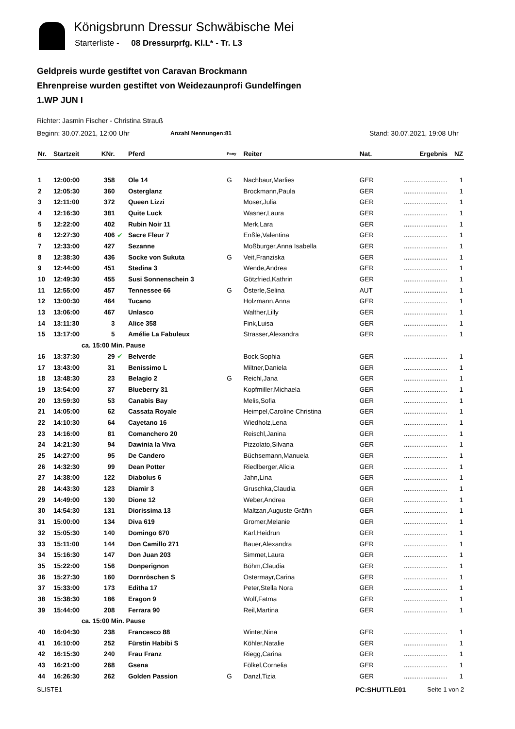Königsbrunn Dressur Schwäbische Mei
Starterliste - 08 Dressurprfg. Kl.L* - Tr. L3
Geldpreis wurde gestiftet von Caravan Brockmann
Ehrenpreise wurden gestiftet von Weidezaunprofi Gundelfingen
1.WP JUN I
Richter: Jasmin Fischer - Christina Strauß
Beginn: 30.07.2021, 12:00 Uhr Anzahl Nennungen:81 Stand: 30.07.2021, 19:08 Uhr
| Nr. | Startzeit | KNr. | | Pferd | Pony | Reiter | Nat. | Ergebnis | NZ |
| --- | --- | --- | --- | --- | --- | --- | --- | --- | --- |
| 1 | 12:00:00 | 358 | | Ole 14 | G | Nachbaur,Marlies | GER | ........................ | 1 |
| 2 | 12:05:30 | 360 | | Osterglanz | | Brockmann,Paula | GER | ........................ | 1 |
| 3 | 12:11:00 | 372 | | Queen Lizzi | | Moser,Julia | GER | ........................ | 1 |
| 4 | 12:16:30 | 381 | | Quite Luck | | Wasner,Laura | GER | ........................ | 1 |
| 5 | 12:22:00 | 402 | | Rubin Noir 11 | | Merk,Lara | GER | ........................ | 1 |
| 6 | 12:27:30 | 406 | ✔ | Sacre Fleur 7 | | Enßle,Valentina | GER | ........................ | 1 |
| 7 | 12:33:00 | 427 | | Sezanne | | Moßburger,Anna Isabella | GER | ........................ | 1 |
| 8 | 12:38:30 | 436 | | Socke von Sukuta | G | Veit,Franziska | GER | ........................ | 1 |
| 9 | 12:44:00 | 451 | | Stedina 3 | | Wende,Andrea | GER | ........................ | 1 |
| 10 | 12:49:30 | 455 | | Susi Sonnenschein 3 | | Götzfried,Kathrin | GER | ........................ | 1 |
| 11 | 12:55:00 | 457 | | Tennessee 66 | G | Österle,Selina | AUT | ........................ | 1 |
| 12 | 13:00:30 | 464 | | Tucano | | Holzmann,Anna | GER | ........................ | 1 |
| 13 | 13:06:00 | 467 | | Unlasco | | Walther,Lilly | GER | ........................ | 1 |
| 14 | 13:11:30 | 3 | | Alice 358 | | Fink,Luisa | GER | ........................ | 1 |
| 15 | 13:17:00 | 5 | | Amélie La Fabuleux | | Strasser,Alexandra | GER | ........................ | 1 |
| | ca. 15:00 Min. Pause | | | | | | | | |
| 16 | 13:37:30 | 29 | ✔ | Belverde | | Bock,Sophia | GER | ........................ | 1 |
| 17 | 13:43:00 | 31 | | Benissimo L | | Miltner,Daniela | GER | ........................ | 1 |
| 18 | 13:48:30 | 23 | | Belagio 2 | G | Reichl,Jana | GER | ........................ | 1 |
| 19 | 13:54:00 | 37 | | Blueberry 31 | | Kopfmiller,Michaela | GER | ........................ | 1 |
| 20 | 13:59:30 | 53 | | Canabis Bay | | Melis,Sofia | GER | ........................ | 1 |
| 21 | 14:05:00 | 62 | | Cassata Royale | | Heimpel,Caroline Christina | GER | ........................ | 1 |
| 22 | 14:10:30 | 64 | | Cayetano 16 | | Wiedholz,Lena | GER | ........................ | 1 |
| 23 | 14:16:00 | 81 | | Comanchero 20 | | Reischl,Janina | GER | ........................ | 1 |
| 24 | 14:21:30 | 94 | | Dawinia la Viva | | Pizzolato,Silvana | GER | ........................ | 1 |
| 25 | 14:27:00 | 95 | | De Candero | | Büchsemann,Manuela | GER | ........................ | 1 |
| 26 | 14:32:30 | 99 | | Dean Potter | | Riedlberger,Alicia | GER | ........................ | 1 |
| 27 | 14:38:00 | 122 | | Diabolus 6 | | Jahn,Lina | GER | ........................ | 1 |
| 28 | 14:43:30 | 123 | | Diamir 3 | | Gruschka,Claudia | GER | ........................ | 1 |
| 29 | 14:49:00 | 130 | | Dione 12 | | Weber,Andrea | GER | ........................ | 1 |
| 30 | 14:54:30 | 131 | | Diorissima 13 | | Maltzan,Auguste Gräfin | GER | ........................ | 1 |
| 31 | 15:00:00 | 134 | | Diva 619 | | Gromer,Melanie | GER | ........................ | 1 |
| 32 | 15:05:30 | 140 | | Domingo 670 | | Karl,Heidrun | GER | ........................ | 1 |
| 33 | 15:11:00 | 144 | | Don Camillo 271 | | Bauer,Alexandra | GER | ........................ | 1 |
| 34 | 15:16:30 | 147 | | Don Juan 203 | | Simmet,Laura | GER | ........................ | 1 |
| 35 | 15:22:00 | 156 | | Donperignon | | Böhm,Claudia | GER | ........................ | 1 |
| 36 | 15:27:30 | 160 | | Dornröschen S | | Ostermayr,Carina | GER | ........................ | 1 |
| 37 | 15:33:00 | 173 | | Editha 17 | | Peter,Stella Nora | GER | ........................ | 1 |
| 38 | 15:38:30 | 186 | | Eragon 9 | | Wolf,Fatma | GER | ........................ | 1 |
| 39 | 15:44:00 | 208 | | Ferrara 90 | | Reil,Martina | GER | ........................ | 1 |
| | ca. 15:00 Min. Pause | | | | | | | | |
| 40 | 16:04:30 | 238 | | Francesco 88 | | Winter,Nina | GER | ........................ | 1 |
| 41 | 16:10:00 | 252 | | Fürstin Habibi S | | Köhler,Natalie | GER | ........................ | 1 |
| 42 | 16:15:30 | 240 | | Frau Franz | | Riegg,Carina | GER | ........................ | 1 |
| 43 | 16:21:00 | 268 | | Gsena | | Fölkel,Cornelia | GER | ........................ | 1 |
| 44 | 16:26:30 | 262 | | Golden Passion | G | Danzl,Tizia | GER | ........................ | 1 |
SLISTE1 PC:SHUTTLE01 Seite 1 von 2